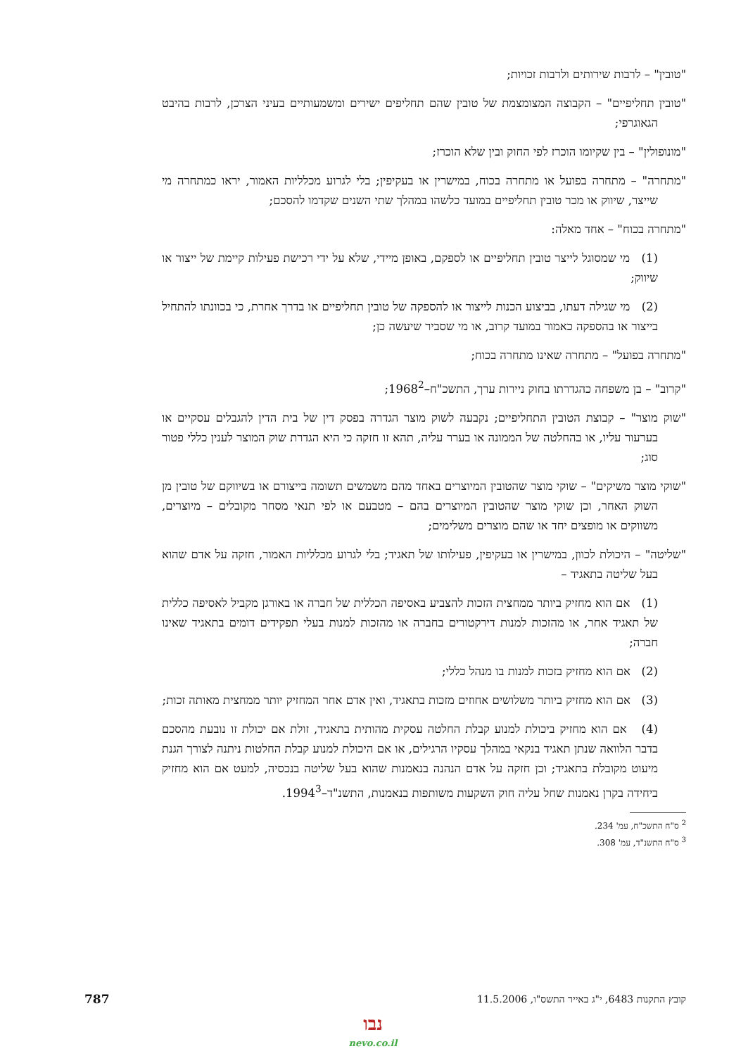"טובין" – לרבות שירותים ולרבות זכויות;
"טובין תחליפיים" – הקבוצה המצומצמת של טובין שהם תחליפים ישירים ומשמעותיים בעיני הצרכן, לרבות בהיבט הגאוגרפי;
"מונופולין" – בין שקיומו הוכרז לפי החוק ובין שלא הוכרז;
"מתחרה" – מתחרה בפועל או מתחרה בכוח, במישרין או בעקיפין; בלי לגרוע מכלליות האמור, יראו כמתחרה מי שייצר, שיווק או מכר טובין תחליפיים במועד כלשהו במהלך שתי השנים שקדמו להסכם;
"מתחרה בכוח" – אחד מאלה:
(1) מי שמסוגל לייצר טובין תחליפיים או לספקם, באופן מיידי, שלא על ידי רכישת פעילות קיימת של ייצור או שיווק;
(2) מי שגילה דעתו, בביצוע הכנות לייצור או להספקה של טובין תחליפיים או בדרך אחרת, כי בכוונתו להתחיל בייצור או בהספקה כאמור במועד קרוב, או מי שסביר שיעשה כן;
"מתחרה בפועל" – מתחרה שאינו מתחרה בכוח;
"קרוב" – בן משפחה כהגדרתו בחוק ניירות ערך, התשכ"ח–1968<sup>2</sup>;
"שוק מוצר" – קבוצת הטובין התחליפיים; נקבעה לשוק מוצר הגדרה בפסק דין של בית הדין להגבלים עסקיים או בערעור עליו, או בהחלטה של הממונה או בערר עליה, תהא זו חזקה כי היא הגדרת שוק המוצר לענין כללי פטור סוג;
"שוקי מוצר משיקים" – שוקי מוצר שהטובין המיוצרים באחד מהם משמשים תשומה בייצורם או בשיווקם של טובין מן השוק האחר, וכן שוקי מוצר שהטובין המיוצרים בהם – מטבעם או לפי תנאי מסחר מקובלים – מיוצרים, משווקים או מופצים יחד או שהם מוצרים משלימים;
"שליטה" – היכולת לכוון, במישרין או בעקיפין, פעילותו של תאגיד; בלי לגרוע מכלליות האמור, חזקה על אדם שהוא בעל שליטה בתאגיד –
(1) אם הוא מחזיק ביותר ממחצית הזכות להצביע באסיפה הכללית של חברה או באורגן מקביל לאסיפה כללית של תאגיד אחר, או מהזכות למנות דירקטורים בחברה או מהזכות למנות בעלי תפקידים דומים בתאגיד שאינו חברה;
(2) אם הוא מחזיק בזכות למנות בו מנהל כללי;
(3) אם הוא מחזיק ביותר משלושים אחוזים מזכות בתאגיד, ואין אדם אחר המחזיק יותר ממחצית מאותה זכות;
(4) אם הוא מחזיק ביכולת למנוע קבלת החלטה עסקית מהותית בתאגיד, זולת אם יכולת זו נובעת מהסכם בדבר הלוואה שנתן תאגיד בנקאי במהלך עסקיו הרגילים, או אם היכולת למנוע קבלת החלטות ניתנה לצורך הגנת מיעוט מקובלת בתאגיד; וכן חזקה על אדם הנהנה בנאמנות שהוא בעל שליטה בנכסיה, למעט אם הוא מחזיק ביחידה בקרן נאמנות שחל עליה חוק השקעות משותפות בנאמנות, התשנ"ד–1994<sup>3</sup>.
<sup>2</sup> ס"ח התשכ"ח, עמ' 234.
<sup>3</sup> ס"ח התשנ"ד, עמ' 308.
קובץ התקנות 6483, י"ג באייר התשס"ו, 11.5.2006 787
נבו
nevo.co.il